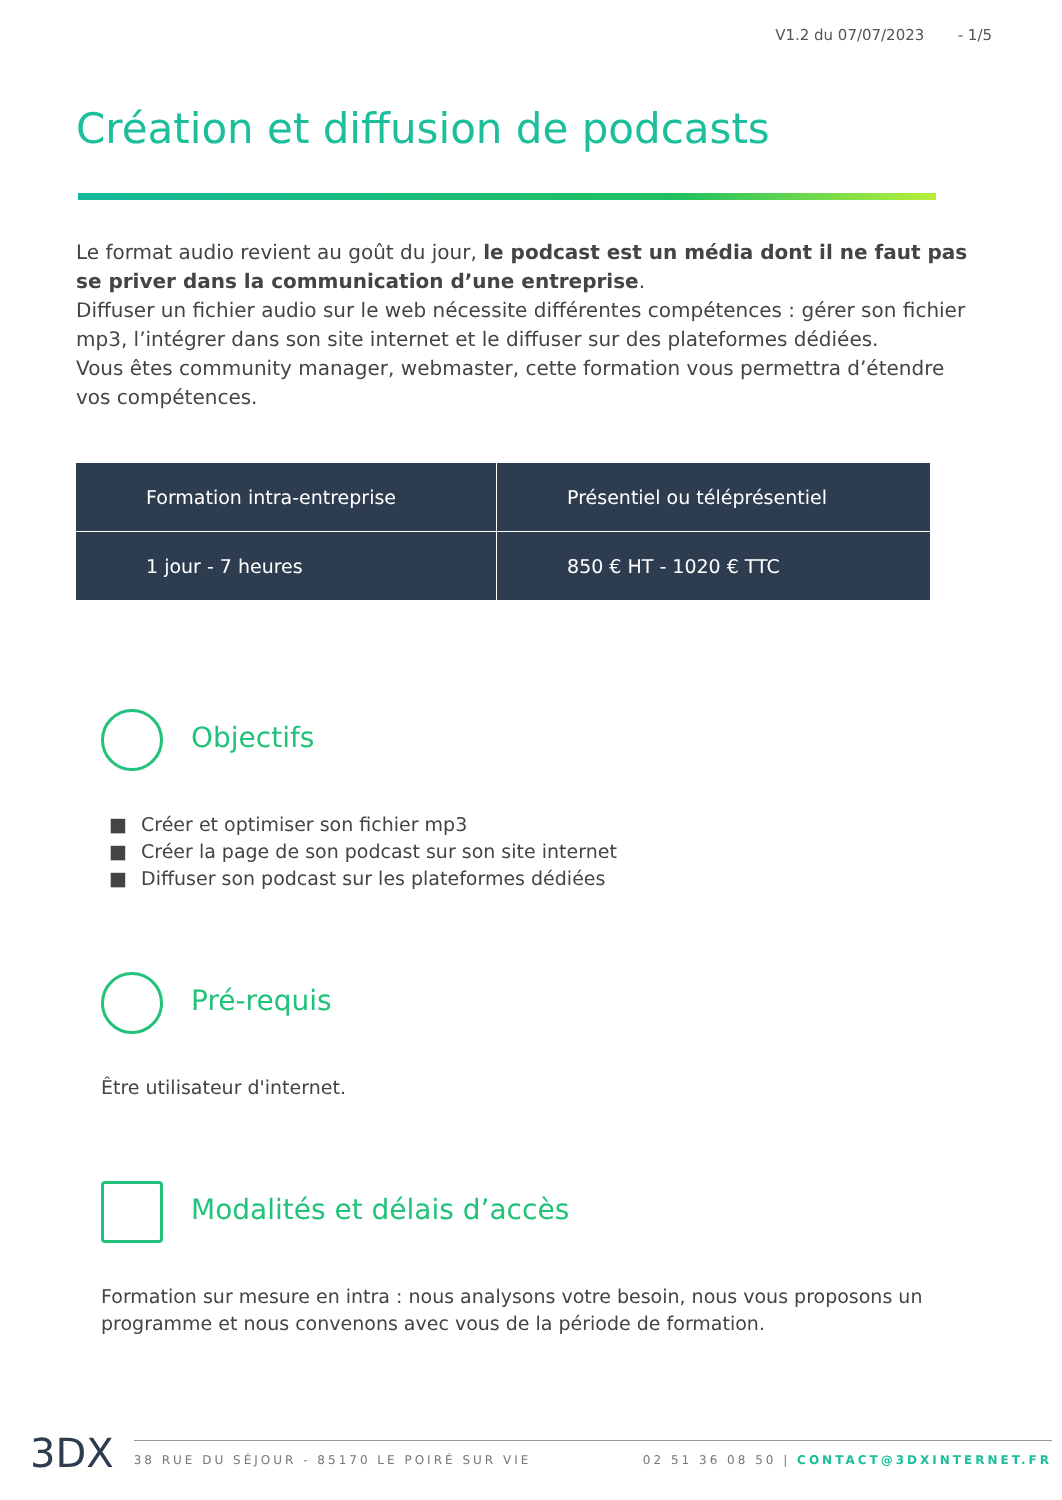V1.2 du 07/07/2023 - 1/5
Création et diffusion de podcasts
Le format audio revient au goût du jour, le podcast est un média dont il ne faut pas se priver dans la communication d’une entreprise.
Diffuser un fichier audio sur le web nécessite différentes compétences : gérer son fichier mp3, l’intégrer dans son site internet et le diffuser sur des plateformes dédiées.
Vous êtes community manager, webmaster, cette formation vous permettra d’étendre vos compétences.
| Formation intra-entreprise | Présentiel ou téléprésentiel |
| 1 jour - 7 heures | 850 € HT - 1020 € TTC |
Objectifs
■ Créer et optimiser son fichier mp3
■ Créer la page de son podcast sur son site internet
■ Diffuser son podcast sur les plateformes dédiées
Pré-requis
Être utilisateur d'internet.
Modalités et délais d’accès
Formation sur mesure en intra : nous analysons votre besoin, nous vous proposons un programme et nous convenons avec vous de la période de formation.
3DX 38 RUE DU SÉJOUR - 85170 LE POIRÉ SUR VIE 02 51 36 08 50 | CONTACT@3DXINTERNET.FR